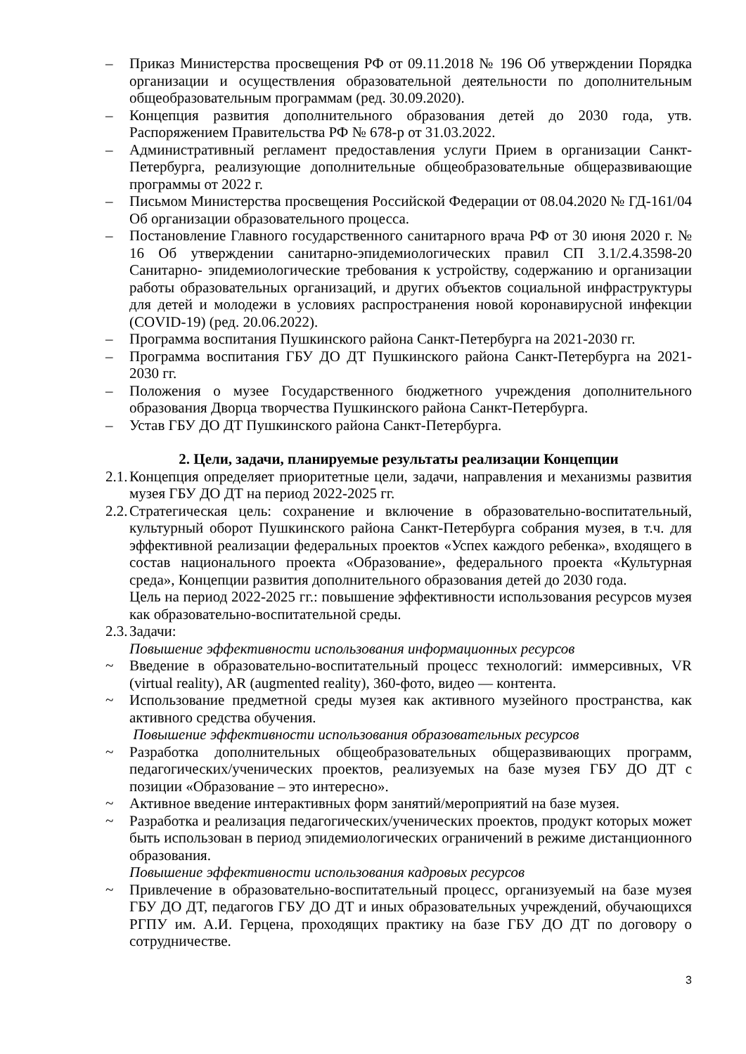– Приказ Министерства просвещения РФ от 09.11.2018 № 196 Об утверждении Порядка организации и осуществления образовательной деятельности по дополнительным общеобразовательным программам (ред. 30.09.2020).
– Концепция развития дополнительного образования детей до 2030 года, утв. Распоряжением Правительства РФ № 678-р от 31.03.2022.
– Административный регламент предоставления услуги Прием в организации Санкт-Петербурга, реализующие дополнительные общеобразовательные общеразвивающие программы от 2022 г.
– Письмом Министерства просвещения Российской Федерации от 08.04.2020 № ГД-161/04 Об организации образовательного процесса.
– Постановление Главного государственного санитарного врача РФ от 30 июня 2020 г. № 16 Об утверждении санитарно-эпидемиологических правил СП 3.1/2.4.3598-20 Санитарно- эпидемиологические требования к устройству, содержанию и организации работы образовательных организаций, и других объектов социальной инфраструктуры для детей и молодежи в условиях распространения новой коронавирусной инфекции (COVID-19) (ред. 20.06.2022).
– Программа воспитания Пушкинского района Санкт-Петербурга на 2021-2030 гг.
– Программа воспитания ГБУ ДО ДТ Пушкинского района Санкт-Петербурга на 2021-2030 гг.
– Положения о музее Государственного бюджетного учреждения дополнительного образования Дворца творчества Пушкинского района Санкт-Петербурга.
– Устав ГБУ ДО ДТ Пушкинского района Санкт-Петербурга.
2. Цели, задачи, планируемые результаты реализации Концепции
2.1. Концепция определяет приоритетные цели, задачи, направления и механизмы развития музея ГБУ ДО ДТ на период 2022-2025 гг.
2.2. Стратегическая цель: сохранение и включение в образовательно-воспитательный, культурный оборот Пушкинского района Санкт-Петербурга собрания музея, в т.ч. для эффективной реализации федеральных проектов «Успех каждого ребенка», входящего в состав национального проекта «Образование», федерального проекта «Культурная среда», Концепции развития дополнительного образования детей до 2030 года.
Цель на период 2022-2025 гг.: повышение эффективности использования ресурсов музея как образовательно-воспитательной среды.
2.3. Задачи:
Повышение эффективности использования информационных ресурсов
~ Введение в образовательно-воспитательный процесс технологий: иммерсивных, VR (virtual reality), AR (augmented reality), 360-фото, видео — контента.
~ Использование предметной среды музея как активного музейного пространства, как активного средства обучения.
Повышение эффективности использования образовательных ресурсов
~ Разработка дополнительных общеобразовательных общеразвивающих программ, педагогических/ученических проектов, реализуемых на базе музея ГБУ ДО ДТ с позиции «Образование – это интересно».
~ Активное введение интерактивных форм занятий/мероприятий на базе музея.
~ Разработка и реализация педагогических/ученических проектов, продукт которых может быть использован в период эпидемиологических ограничений в режиме дистанционного образования.
Повышение эффективности использования кадровых ресурсов
~ Привлечение в образовательно-воспитательный процесс, организуемый на базе музея ГБУ ДО ДТ, педагогов ГБУ ДО ДТ и иных образовательных учреждений, обучающихся РГПУ им. А.И. Герцена, проходящих практику на базе ГБУ ДО ДТ по договору о сотрудничестве.
3